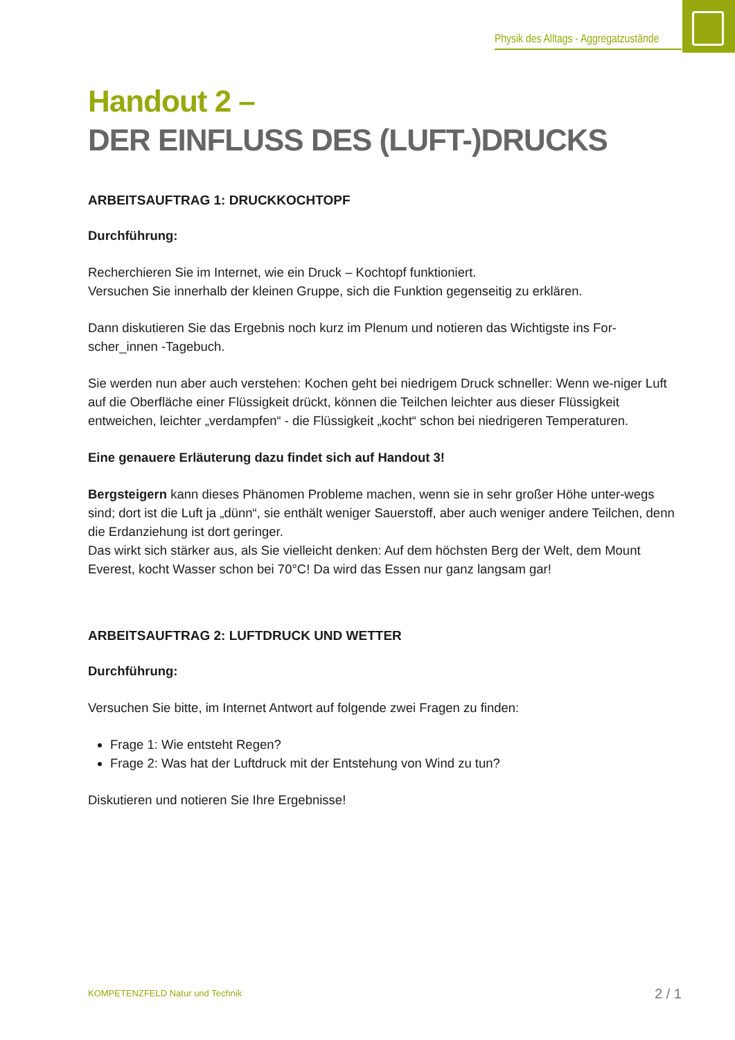Physik des Alltags - Aggregatzustände
Handout 2 –
DER EINFLUSS DES (LUFT-)DRUCKS
ARBEITSAUFTRAG 1: DRUCKKOCHTOPF
Durchführung:
Recherchieren Sie im Internet, wie ein Druck – Kochtopf funktioniert.
Versuchen Sie innerhalb der kleinen Gruppe, sich die Funktion gegenseitig zu erklären.
Dann diskutieren Sie das Ergebnis noch kurz im Plenum und notieren das Wichtigste ins For-scher_innen -Tagebuch.
Sie werden nun aber auch verstehen: Kochen geht bei niedrigem Druck schneller: Wenn we-niger Luft auf die Oberfläche einer Flüssigkeit drückt, können die Teilchen leichter aus dieser Flüssigkeit entweichen, leichter „verdampfen“ - die Flüssigkeit „kocht“ schon bei niedrigeren Temperaturen.
Eine genauere Erläuterung dazu findet sich auf Handout 3!
Bergsteigern kann dieses Phänomen Probleme machen, wenn sie in sehr großer Höhe unter-wegs sind; dort ist die Luft ja „dünn“, sie enthält weniger Sauerstoff, aber auch weniger andere Teilchen, denn die Erdanziehung ist dort geringer.
Das wirkt sich stärker aus, als Sie vielleicht denken: Auf dem höchsten Berg der Welt, dem Mount Everest, kocht Wasser schon bei 70°C! Da wird das Essen nur ganz langsam gar!
ARBEITSAUFTRAG 2: LUFTDRUCK UND WETTER
Durchführung:
Versuchen Sie bitte, im Internet Antwort auf folgende zwei Fragen zu finden:
Frage 1: Wie entsteht Regen?
Frage 2: Was hat der Luftdruck mit der Entstehung von Wind zu tun?
Diskutieren und notieren Sie Ihre Ergebnisse!
KOMPETENZFELD Natur und Technik
2 / 1